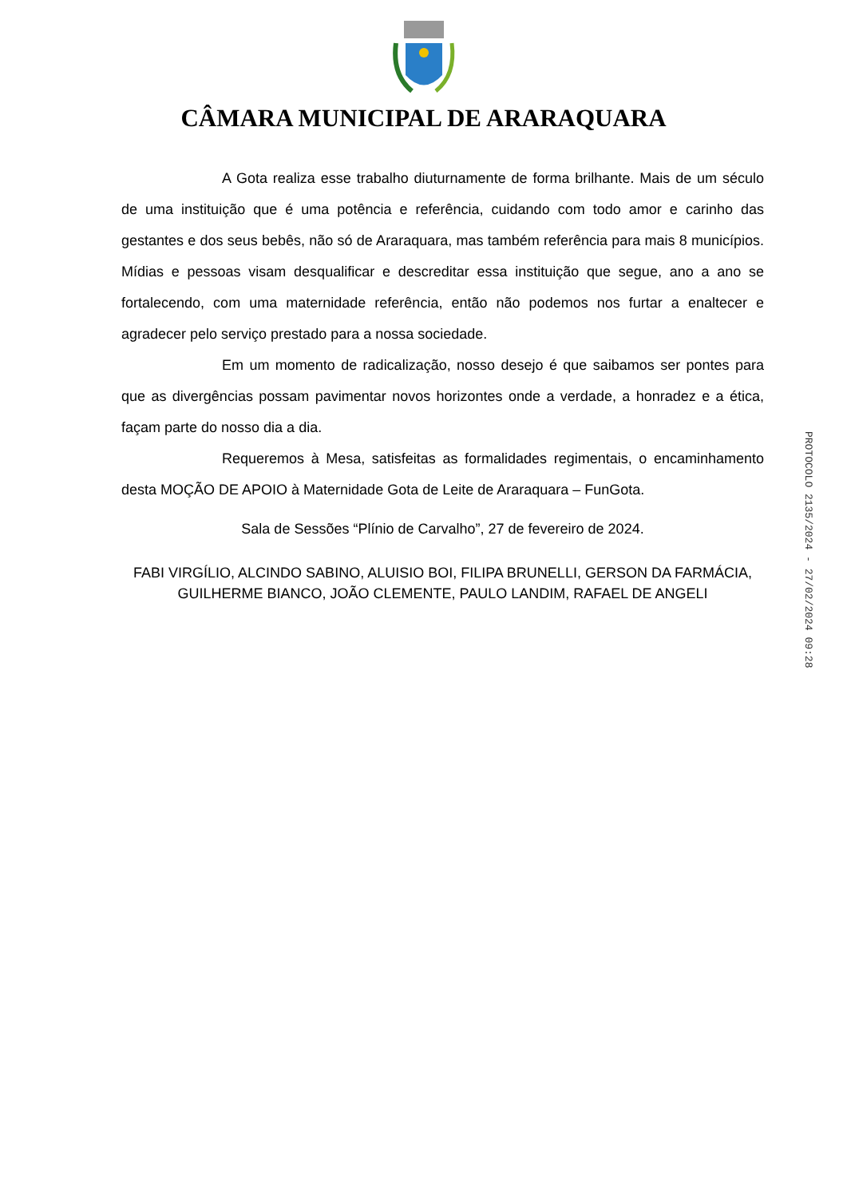CÂMARA MUNICIPAL DE ARARAQUARA
A Gota realiza esse trabalho diuturnamente de forma brilhante. Mais de um século de uma instituição que é uma potência e referência, cuidando com todo amor e carinho das gestantes e dos seus bebês, não só de Araraquara, mas também referência para mais 8 municípios. Mídias e pessoas visam desqualificar e descreditar essa instituição que segue, ano a ano se fortalecendo, com uma maternidade referência, então não podemos nos furtar a enaltecer e agradecer pelo serviço prestado para a nossa sociedade.
Em um momento de radicalização, nosso desejo é que saibamos ser pontes para que as divergências possam pavimentar novos horizontes onde a verdade, a honradez e a ética, façam parte do nosso dia a dia.
Requeremos à Mesa, satisfeitas as formalidades regimentais, o encaminhamento desta MOÇÃO DE APOIO à Maternidade Gota de Leite de Araraquara – FunGota.
Sala de Sessões “Plínio de Carvalho”, 27 de fevereiro de 2024.
FABI VIRGÍLIO, ALCINDO SABINO, ALUISIO BOI, FILIPA BRUNELLI, GERSON DA FARMÁCIA, GUILHERME BIANCO, JOÃO CLEMENTE, PAULO LANDIM, RAFAEL DE ANGELI
PROTOCOLO 2135/2024 - 27/02/2024 09:28